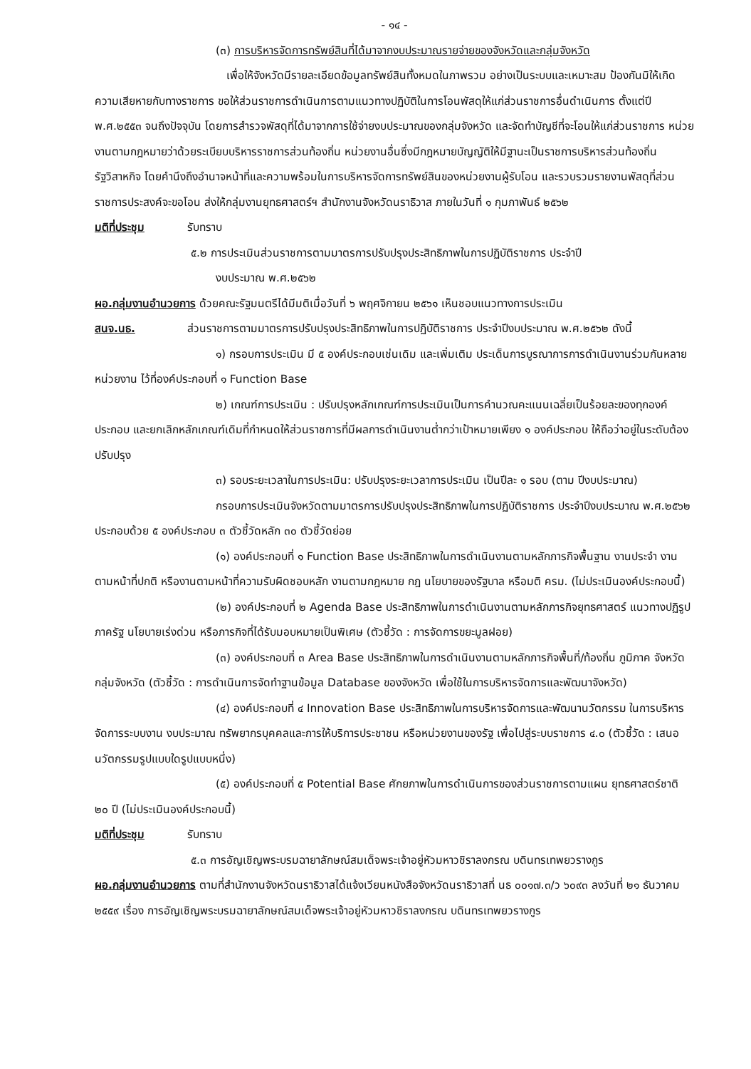- ๑๔ -
(๓) การบริหารจัดการทรัพย์สินที่ได้มาจากงบประมาณรายจ่ายของจังหวัดและกลุ่มจังหวัด
เพื่อให้จังหวัดมีรายละเอียดข้อมูลทรัพย์สินทั้งหมดในภาพรวม อย่างเป็นระบบและเหมาะสม ป้องกันมิให้เกิดความเสียหายกับทางราชการ ขอให้ส่วนราชการดำเนินการตามแนวทางปฏิบัติในการโอนพัสดุให้แก่ส่วนราชการอื่นดำเนินการ ตั้งแต่ปี พ.ศ.๒๕๕๓ จนถึงปัจจุบัน โดยการสำรวจพัสดุที่ได้มาจากการใช้จ่ายงบประมาณของกลุ่มจังหวัด และจัดทำบัญชีที่จะโอนให้แก่ส่วนราชการ หน่วยงานตามกฎหมายว่าด้วยระเบียบบริหารราชการส่วนท้องถิ่น หน่วยงานอื่นซึ่งมีกฎหมายบัญญัติให้มีฐานะเป็นราชการบริหารส่วนท้องถิ่น รัฐวิสาหกิจ โดยคำนึงถึงอำนาจหน้าที่และความพร้อมในการบริหารจัดการทรัพย์สินของหน่วยงานผู้รับโอน และรวบรวมรายงานพัสดุที่ส่วนราชการประสงค์จะขอโอน ส่งให้กลุ่มงานยุทธศาสตร์ฯ สำนักงานจังหวัดนราธิวาส ภายในวันที่ ๑ กุมภาพันธ์ ๒๕๖๒
มติที่ประชุม รับทราบ
๕.๒ การประเมินส่วนราชการตามมาตรการปรับปรุงประสิทธิภาพในการปฏิบัติราชการ ประจำปี
งบประมาณ พ.ศ.๒๕๖๒
ผอ.กลุ่มงานอำนวยการ ด้วยคณะรัฐมนตรีได้มีมติเมื่อวันที่ ๖ พฤศจิกายน ๒๕๖๑ เห็นชอบแนวทางการประเมิน
สนจ.นธ. ส่วนราชการตามมาตรการปรับปรุงประสิทธิภาพในการปฏิบัติราชการ ประจำปีงบประมาณ พ.ศ.๒๕๖๒ ดังนี้
๑) กรอบการประเมิน มี ๕ องค์ประกอบเช่นเดิม และเพิ่มเติม ประเด็นการบูรณาการการดำเนินงานร่วมกันหลายหน่วยงาน ไว้ที่องค์ประกอบที่ ๑ Function Base
๒) เกณฑ์การประเมิน : ปรับปรุงหลักเกณฑ์การประเมินเป็นการคำนวณคะแนนเฉลี่ยเป็นร้อยละของทุกองค์ประกอบ และยกเลิกหลักเกณฑ์เดิมที่กำหนดให้ส่วนราชการที่มีผลการดำเนินงานต่ำกว่าเป้าหมายเพียง ๑ องค์ประกอบ ให้ถือว่าอยู่ในระดับต้องปรับปรุง
๓) รอบระยะเวลาในการประเมิน: ปรับปรุงระยะเวลาการประเมิน เป็นปีละ ๑ รอบ (ตาม ปีงบประมาณ)
กรอบการประเมินจังหวัดตามมาตรการปรับปรุงประสิทธิภาพในการปฏิบัติราชการ ประจำปีงบประมาณ พ.ศ.๒๕๖๒ ประกอบด้วย ๕ องค์ประกอบ ๓ ตัวชี้วัดหลัก ๓๐ ตัวชี้วัดย่อย
(๑) องค์ประกอบที่ ๑ Function Base ประสิทธิภาพในการดำเนินงานตามหลักภารกิจพื้นฐาน งานประจำ งานตามหน้าที่ปกติ หรืองานตามหน้าที่ความรับผิดชอบหลัก งานตามกฎหมาย กฎ นโยบายของรัฐบาล หรือมติ ครม. (ไม่ประเมินองค์ประกอบนี้)
(๒) องค์ประกอบที่ ๒ Agenda Base ประสิทธิภาพในการดำเนินงานตามหลักภารกิจยุทธศาสตร์ แนวทางปฏิรูปภาครัฐ นโยบายเร่งด่วน หรือภารกิจที่ได้รับมอบหมายเป็นพิเศษ (ตัวชี้วัด : การจัดการขยะมูลฝอย)
(๓) องค์ประกอบที่ ๓ Area Base ประสิทธิภาพในการดำเนินงานตามหลักภารกิจพื้นที่/ท้องถิ่น ภูมิภาค จังหวัด กลุ่มจังหวัด (ตัวชี้วัด : การดำเนินการจัดทำฐานข้อมูล Database ของจังหวัด เพื่อใช้ในการบริหารจัดการและพัฒนาจังหวัด)
(๔) องค์ประกอบที่ ๔ Innovation Base ประสิทธิภาพในการบริหารจัดการและพัฒนานวัตกรรม ในการบริหารจัดการระบบงาน งบประมาณ ทรัพยากรบุคคลและการให้บริการประชาชน หรือหน่วยงานของรัฐ เพื่อไปสู่ระบบราชการ ๔.๐ (ตัวชี้วัด : เสนอนวัตกรรมรูปแบบใดรูปแบบหนึ่ง)
(๕) องค์ประกอบที่ ๕ Potential Base ศักยภาพในการดำเนินการของส่วนราชการตามแผน ยุทธศาสตร์ชาติ ๒๐ ปี (ไม่ประเมินองค์ประกอบนี้)
มติที่ประชุม รับทราบ
๕.๓ การอัญเชิญพระบรมฉายาลักษณ์สมเด็จพระเจ้าอยู่หัวมหาวชิราลงกรณ บดินทรเทพยวรางกูร
ผอ.กลุ่มงานอำนวยการ ตามที่สำนักงานจังหวัดนราธิวาสได้แจ้งเวียนหนังสือจังหวัดนราธิวาสที่ นธ ๐๐๑๗.๓/ว ๖๐๙๓ ลงวันที่ ๒๑ ธันวาคม ๒๕๕๙ เรื่อง การอัญเชิญพระบรมฉายาลักษณ์สมเด็จพระเจ้าอยู่หัวมหาวชิราลงกรณ บดินทรเทพยวรางกูร